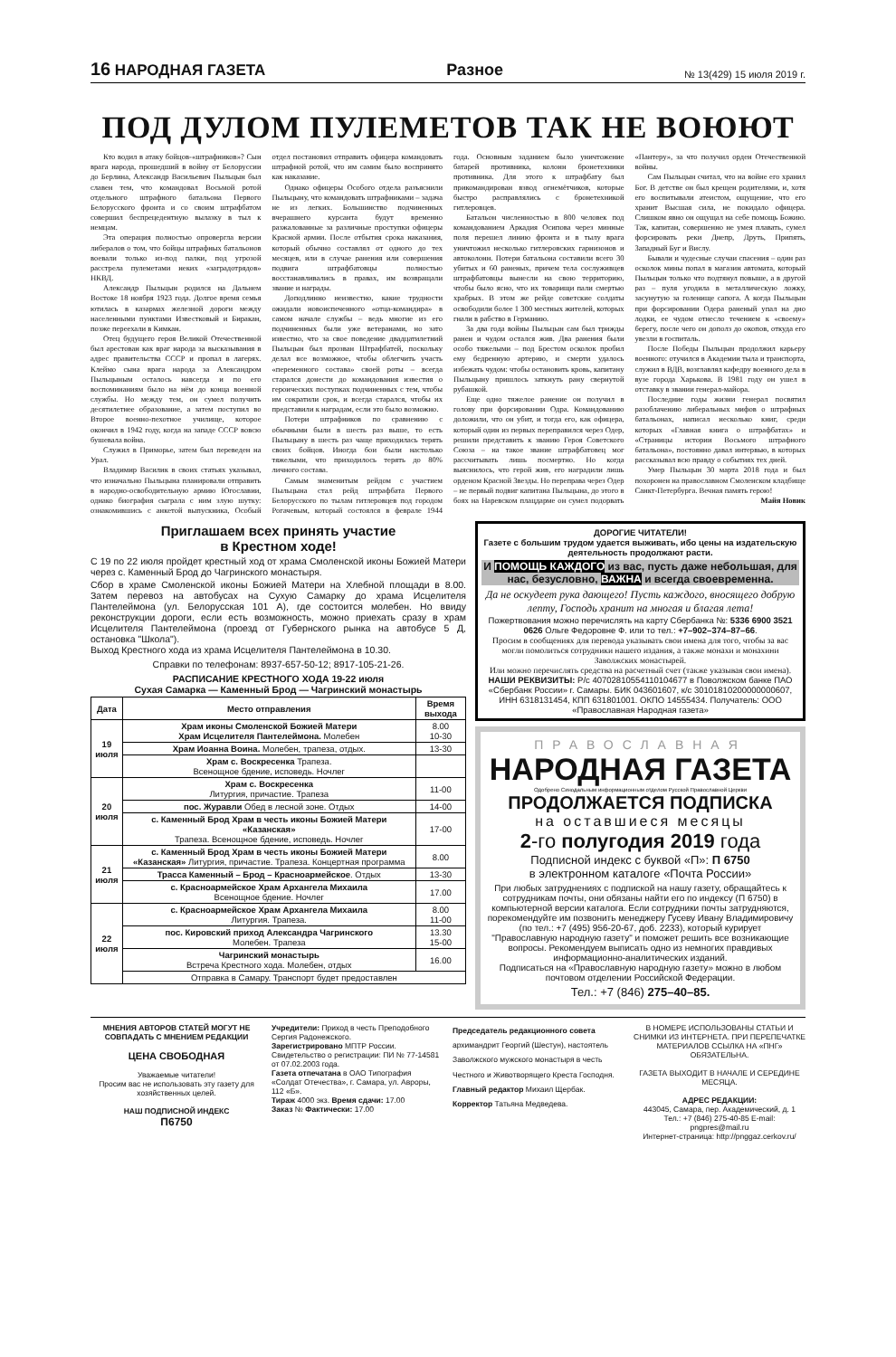16 НАРОДНАЯ ГАЗЕТА Разное № 13(429) 15 июля 2019 г.
ПОД ДУЛОМ ПУЛЕМЕТОВ ТАК НЕ ВОЮЮТ
Кто водил в атаку бойцов-«штрафников»? Сын врага народа, прошедший в войну от Белоруссии до Берлина, Александр Васильевич Пыльцын был славен тем, что командовал Восьмой ротой отдельного штрафного батальона Первого Белорусского фронта и со своим штрафбатом совершил беспрецедентную вылазку в тыл к немцам.
Эта операция полностью опровергла версии либералов о том, что бойцы штрафных батальонов воевали только из-под палки, под угрозой расстрела пулеметами неких «заградотрядов» НКВД.
Александр Пыльцын родился на Дальнем Востоке 18 ноября 1923 года. Долгое время семья ютилась в казармах железной дороги между населенными пунктами Известковый и Биракан, позже переехали в Кимкан.
Отец будущего героя Великой Отечественной был арестован как враг народа за высказывания в адрес правительства СССР и пропал в лагерях. Клеймо сына врага народа за Александром Пыльцыным осталось навсегда и по его воспоминаниям было на нём до конца военной службы. Но между тем, он сумел получить десятилетнее образование, а затем поступил во Второе военно-пехотное училище, которое окончил в 1942 году, когда на западе СССР вовсю бушевала война.
Служил в Приморье, затем был переведен на Урал.
Владимир Василик в своих статьях указывал, что изначально Пыльцына планировали отправить в народно-освободительную армию Югославии, однако биография сыграла с ним злую шутку: ознакомившись с анкетой выпускника, Особый отдел постановил отправить офицера командовать штрафной ротой, что им самим было воспринято как наказание.
Однако офицеры Особого отдела разъяснили Пыльцыну, что командовать штрафниками – задача не из легких. Большинство подчиненных вчерашнего курсанта будут временно разжалованные за различные проступки офицеры Красной армии. После отбытия срока наказания, который обычно составлял от одного до тех месяцев, или в случае ранения или совершения подвига штрафбатовцы полностью восстанавливались в правах, им возвращали звание и награды.
Доподлинно неизвестно, какие трудности ожидали новоиспеченного «отца-командира» в самом начале службы – ведь многие из его подчиненных были уже ветеранами, но зато известно, что за свое поведение двадцатилетний Пыльцын был прозван Штрафбатей, поскольку делал все возможное, чтобы облегчить участь «переменного состава» своей роты – всегда старался донести до командования известия о героических поступках подчиненных с тем, чтобы им сократили срок, и всегда старался, чтобы их представили к наградам, если это было возможно.
Потери штрафников по сравнению с обычными были в шесть раз выше, то есть Пыльцыну в шесть раз чаще приходилась терять своих бойцов. Иногда бои были настолько тяжелыми, что приходилось терять до 80% личного состава.
Самым знаменитым рейдом с участием Пыльцына стал рейд штрафбата Первого Белорусского по тылам гитлеровцев под городом Рогачевым, который состоялся в феврале 1944 года. Основным заданием было уничтожение батарей противника, колонн бронетехники противника. Для этого к штрафбату был прикомандирован взвод огнемётчиков, которые быстро расправлялись с бронетехникой гитлеровцев.
Батальон численностью в 800 человек под командованием Аркадия Осипова через минные поля перешел линию фронта и в тылу врага уничтожил несколько гитлеровских гарнизонов и автоколонн. Потери батальона составили всего 30 убитых и 60 раненых, причем тела сослуживцев штрафбатовцы вынесли на свою территорию, чтобы было ясно, что их товарищи пали смертью храбрых. В этом же рейде советские солдаты освободили более 1 300 местных жителей, которых гнали в рабство в Германию.
За два года войны Пыльцын сам был трижды ранен и чудом остался жив. Два ранения были особо тяжелыми – под Брестом осколок пробил ему бедренную артерию, и смерти удалось избежать чудом: чтобы остановить кровь, капитану Пыльцыну пришлось заткнуть рану свернутой рубашкой.
Еще одно тяжелое ранение он получил в голову при форсировании Одра. Командованию доложили, что он убит, и тогда его, как офицера, который один из первых переправился через Одер, решили представить к званию Героя Советского Союза – на такое звание штрафбатовец мог рассчитывать лишь посмертно. Но когда выяснилось, что герой жив, его наградили лишь орденом Красной Звезды. Но переправа через Одер – не первый подвиг капитана Пыльцына, до этого в боях на Наревском плацдарме он сумел подорвать «Пантеру», за что получил орден Отечественной войны.
Сам Пыльцын считал, что на войне его хранил Бог. В детстве он был крещен родителями, и, хотя его воспитывали атеистом, ощущение, что его хранит Высшая сила, не покидало офицера. Слишком явно он ощущал на себе помощь Божию. Так, капитан, совершенно не умея плавать, сумел форсировать реки Днепр, Друть, Припять, Западный Буг и Вислу.
Бывали и чудесные случаи спасения – один раз осколок мины попал в магазин автомата, который Пыльцын только что подтянул повыше, а в другой раз – пуля угодила в металлическую ложку, засунутую за голенище сапога. А когда Пыльцын при форсировании Одера раненый упал на дно лодки, ее чудом отнесло течением к «своему» берегу, после чего он дополз до окопов, откуда его увезли в госпиталь.
После Победы Пыльцын продолжил карьеру военного: отучился в Академии тыла и транспорта, служил в ВДВ, возглавлял кафедру военного дела в вузе города Харькова. В 1981 году он ушел в отставку в звании генерал-майора.
Последние годы жизни генерал посвятил разоблачению либеральных мифов о штрафных батальонах, написал несколько книг, среди которых «Главная книга о штрафбатах» и «Страницы истории Восьмого штрафного батальона», постоянно давал интервью, в которых рассказывал всю правду о событиях тех дней.
Умер Пыльцын 30 марта 2018 года и был похоронен на православном Смоленском кладбище Санкт-Петербурга. Вечная память герою!
Майя Новик
Приглашаем всех принять участие
в Крестном ходе!
С 19 по 22 июля пройдет крестный ход от храма Смоленской иконы Божией Матери через с. Каменный Брод до Чагринского монастыря.
Сбор в храме Смоленской иконы Божией Матери на Хлебной площади в 8.00. Затем перевоз на автобусах на Сухую Самарку до храма Исцелителя Пантелеймона (ул. Белорусская 101 А), где состоится молебен. Но ввиду реконструкции дороги, если есть возможность, можно приехать сразу в храм Исцелителя Пантелеймона (проезд от Губернского рынка на автобусе 5 Д, остановка "Школа").
Выход Крестного хода из храма Исцелителя Пантелеймона в 10.30.
Справки по телефонам: 8937-657-50-12; 8917-105-21-26.
РАСПИСАНИЕ КРЕСТНОГО ХОДА 19-22 июля
Сухая Самарка — Каменный Брод — Чагринский монастырь
| Дата | Место отправления | Время выхода |
| --- | --- | --- |
| 19 июля | Храм иконы Смоленской Божией Матери Храм Исцелителя Пантелеймона. Молебен | 8.00 10-30 |
| | Храм Иоанна Воина. Молебен, трапеза, отдых. | 13-30 |
| | Храм с. Воскресенка Трапеза. Всенощное бдение, исповедь. Ночлег | |
| 20 июля | Храм с. Воскресенка Литургия, причастие. Трапеза | 11-00 |
| | пос. Журавли Обед в лесной зоне. Отдых | 14-00 |
| | с. Каменный Брод Храм в честь иконы Божией Матери «Казанская» Трапеза. Всенощное бдение, исповедь. Ночлег | 17-00 |
| 21 июля | с. Каменный Брод Храм в честь иконы Божией Матери «Казанская» Литургия, причастие. Трапеза. Концертная программа | 8.00 |
| | Трасса Каменный – Брод – Красноармейское . Отдых | 13-30 |
| | с. Красноармейское Храм Архангела Михаила Всенощное бдение. Ночлег | 17.00 |
| 22 июля | с. Красноармейское Храм Архангела Михаила Литургия. Трапеза. | 8.00 11-00 |
| | пос. Кировский приход Александра Чагринского Молебен. Трапеза | 13.30 15-00 |
| | Чагринский монастырь Встреча Крестного хода. Молебен, отдых | 16.00 |
| | Отправка в Самару. Транспорт будет предоставлен | |
ДОРОГИЕ ЧИТАТЕЛИ!
Газете с большим трудом удается выживать, ибо цены на издательскую деятельность продолжают расти.
И ПОМОЩЬ КАЖДОГО из вас, пусть даже небольшая, для нас, безусловно, ВАЖНА и всегда своевременна.
Да не оскудеет рука дающего! Пусть каждого, вносящего добрую лепту, Господь хранит на многая и благая лета!
Пожертвования можно перечислять на карту Сбербанка №: 5336 6900 3521 0626 Ольге Федоровне Ф. или то тел.: +7–902–374–87–66.
Просим в сообщениях для перевода указывать свои имена для того, чтобы за вас могли помолиться сотрудники нашего издания, а также монахи и монахини Заволжских монастырей.
Или можно перечислять средства на расчетный счет (также указывая свои имена).
НАШИ РЕКВИЗИТЫ: Р/с 40702810554110104677 в Поволжском банке ПАО «Сбербанк России» г. Самары. БИК 043601607, к/с 30101810200000000607, ИНН 6318131454, КПП 631801001. ОКПО 14555434. Получатель: ООО «Православная Народная газета»
ПРАВОСЛАВНАЯ
НАРОДНАЯ ГАЗЕТА
Одобрено Синодальным информационным отделом Русской Православной Церкви
ПРОДОЛЖАЕТСЯ ПОДПИСКА
на оставшиеся месяцы
2-го полугодия 2019 года
Подписной индекс с буквой «П»: П 6750
в электронном каталоге «Почта России»
При любых затруднениях с подпиской на нашу газету, обращайтесь к сотрудникам почты, они обязаны найти его по индексу (П 6750) в компьютерной версии каталога. Если сотрудники почты затрудняются, порекомендуйте им позвонить менеджеру Гусеву Ивану Владимировичу (по тел.: +7 (495) 956-20-67, доб. 2233), который курирует "Православную народную газету" и поможет решить все возникающие вопросы. Рекомендуем выписать одно из немногих правдивых информационно-аналитических изданий.
Подписаться на «Православную народную газету» можно в любом почтовом отделении Российской Федерации.
Тел.: +7 (846) 275–40–85.
МНЕНИЯ АВТОРОВ СТАТЕЙ МОГУТ НЕ СОВПАДАТЬ С МНЕНИЕМ РЕДАКЦИИ
ЦЕНА СВОБОДНАЯ
Уважаемые читатели!
Просим вас не использовать эту газету для хозяйственных целей.
НАШ ПОДПИСНОЙ ИНДЕКС
П6750
Учредители: Приход в честь Преподобного Сергия Радонежского.
Зарегистрировано МПТР России. Свидетельство о регистрации: ПИ № 77-14581 от 07.02.2003 года.
Газета отпечатана в ОАО Типография «Солдат Отечества», г. Самара, ул. Авроры, 112 «Б».
Тираж 4000 экз. Время сдачи: 17.00
Заказ № Фактически: 17.00
Председатель редакционного совета
архимандрит Георгий (Шестун), настоятель Заволжского мужского монастыря в честь Честного и Животворящего Креста Господня.
Главный редактор Михаил Щербак.
Корректор Татьяна Медведева.
В НОМЕРЕ ИСПОЛЬЗОВАНЫ СТАТЬИ И СНИМКИ ИЗ ИНТЕРНЕТА. ПРИ ПЕРЕПЕЧАТКЕ МАТЕРИАЛОВ ССЫЛКА НА «ПНГ» ОБЯЗАТЕЛЬНА.
ГАЗЕТА ВЫХОДИТ В НАЧАЛЕ И СЕРЕДИНЕ МЕСЯЦА.
АДРЕС РЕДАКЦИИ:
443045, Самара, пер. Академический, д. 1
Тел.: +7 (846) 275-40-85 E-mail: pngpres@mail.ru
Интернет-страница: http://pnggaz.cerkov.ru/